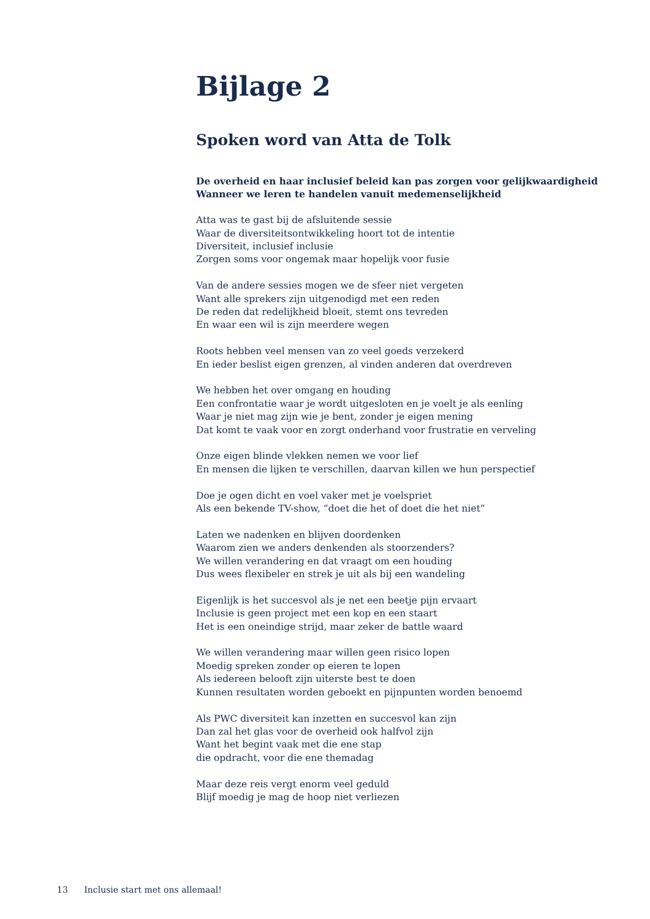Bijlage 2
Spoken word van Atta de Tolk
De overheid en haar inclusief beleid kan pas zorgen voor gelijkwaardigheid
Wanneer we leren te handelen vanuit medemenselijkheid
Atta was te gast bij de afsluitende sessie
Waar de diversiteitsontwikkeling hoort tot de intentie
Diversiteit, inclusief inclusie
Zorgen soms voor ongemak maar hopelijk voor fusie
Van de andere sessies mogen we de sfeer niet vergeten
Want alle sprekers zijn uitgenodigd met een reden
De reden dat redelijkheid bloeit, stemt ons tevreden
En waar een wil is zijn meerdere wegen
Roots hebben veel mensen van zo veel goeds verzekerd
En ieder beslist eigen grenzen, al vinden anderen dat overdreven
We hebben het over omgang en houding
Een confrontatie waar je wordt uitgesloten en je voelt je als eenling
Waar je niet mag zijn wie je bent, zonder je eigen mening
Dat komt te vaak voor en zorgt onderhand voor frustratie en verveling
Onze eigen blinde vlekken nemen we voor lief
En mensen die lijken te verschillen, daarvan killen we hun perspectief
Doe je ogen dicht en voel vaker met je voelspriet
Als een bekende TV-show, “doet die het of doet die het niet”
Laten we nadenken en blijven doordenken
Waarom zien we anders denkenden als stoorzenders?
We willen verandering en dat vraagt om een houding
Dus wees flexibeler en strek je uit als bij een wandeling
Eigenlijk is het succesvol als je net een beetje pijn ervaart
Inclusie is geen project met een kop en een staart
Het is een oneindige strijd, maar zeker de battle waard
We willen verandering maar willen geen risico lopen
Moedig spreken zonder op eieren te lopen
Als iedereen belooft zijn uiterste best te doen
Kunnen resultaten worden geboekt en pijnpunten worden benoemd
Als PWC diversiteit kan inzetten en succesvol kan zijn
Dan zal het glas voor de overheid ook halfvol zijn
Want het begint vaak met die ene stap
die opdracht, voor die ene themadag
Maar deze reis vergt enorm veel geduld
Blijf moedig je mag de hoop niet verliezen
13 Inclusie start met ons allemaal!